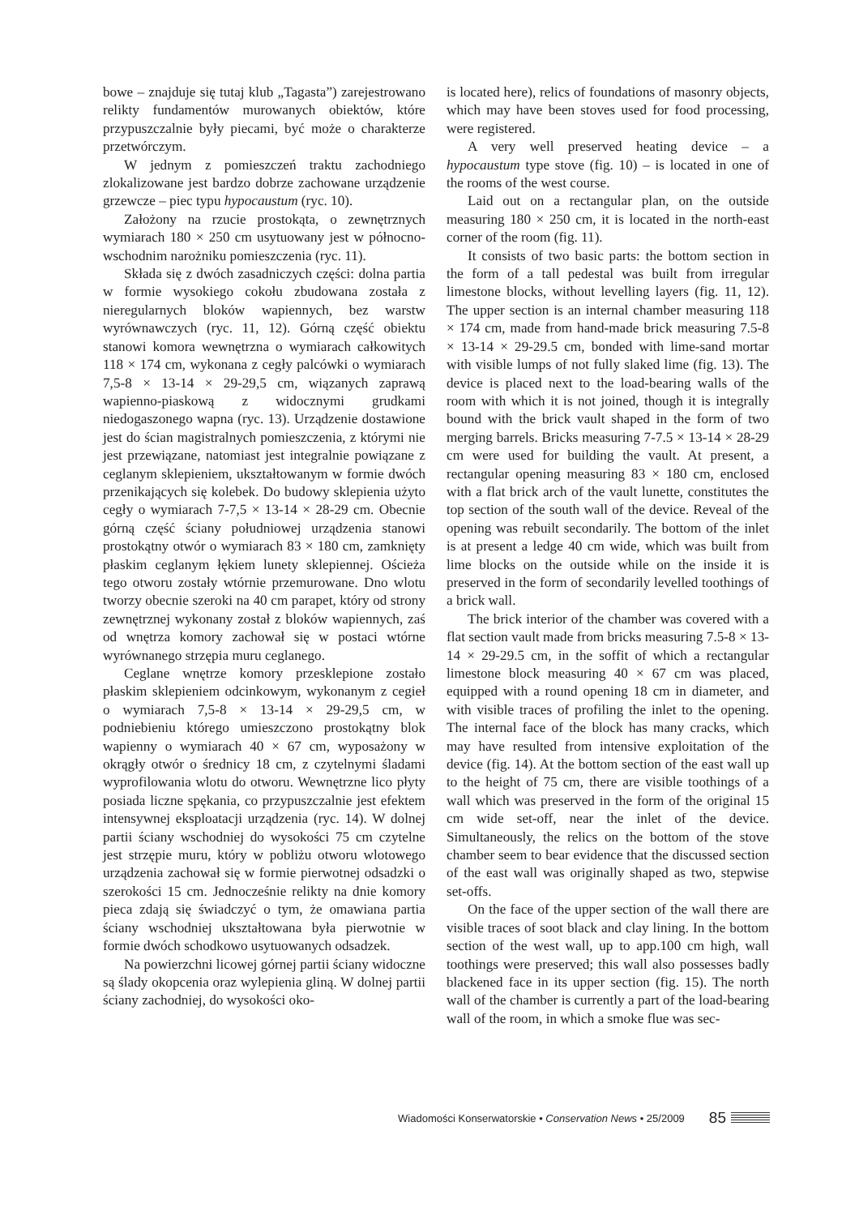bowe – znajduje się tutaj klub „Tagasta”) zarejestrowano relikty fundamentów murowanych obiektów, które przypuszczalnie były piecami, być może o charakterze przetwórczym.
W jednym z pomieszczeń traktu zachodniego zlokalizowane jest bardzo dobrze zachowane urządzenie grzewcze – piec typu hypocaustum (ryc. 10).
Założony na rzucie prostokąta, o zewnętrznych wymiarach 180 × 250 cm usytuowany jest w północno-wschodnim narożniku pomieszczenia (ryc. 11).
Składa się z dwóch zasadniczych części: dolna partia w formie wysokiego cokołu zbudowana została z nieregularnych bloków wapiennych, bez warstw wyrównawczych (ryc. 11, 12). Górną część obiektu stanowi komora wewnętrzna o wymiarach całkowitych 118 × 174 cm, wykonana z cegły palcówki o wymiarach 7,5-8 × 13-14 × 29-29,5 cm, wiązanych zaprawą wapienno-piaskową z widocznymi grudkami niedogaszonego wapna (ryc. 13). Urządzenie dostawione jest do ścian magistralnych pomieszczenia, z którymi nie jest przewiązane, natomiast jest integralnie powiązane z ceglanym sklepieniem, ukształtowanym w formie dwóch przenikających się kolebek. Do budowy sklepienia użyto cegły o wymiarach 7-7,5 × 13-14 × 28-29 cm. Obecnie górną część ściany południowej urządzenia stanowi prostokątny otwór o wymiarach 83 × 180 cm, zamknięty płaskim ceglanym łękiem lunety sklepiennej. Ościeża tego otworu zostały wtórnie przemurowane. Dno wlotu tworzy obecnie szeroki na 40 cm parapet, który od strony zewnętrznej wykonany został z bloków wapiennych, zaś od wnętrza komory zachował się w postaci wtórne wyrównanego strzępia muru ceglanego.
Ceglane wnętrze komory przesklepione zostało płaskim sklepieniem odcinkowym, wykonanym z cegieł o wymiarach 7,5-8 × 13-14 × 29-29,5 cm, w podniebieniu którego umieszczono prostokątny blok wapienny o wymiarach 40 × 67 cm, wyposażony w okrągły otwór o średnicy 18 cm, z czytelnymi śladami wyprofilowania wlotu do otworu. Wewnętrzne lico płyty posiada liczne spękania, co przypuszczalnie jest efektem intensywnej eksploatacji urządzenia (ryc. 14). W dolnej partii ściany wschodniej do wysokości 75 cm czytelne jest strzępie muru, który w pobliżu otworu wlotowego urządzenia zachował się w formie pierwotnej odsadzki o szerokości 15 cm. Jednocześnie relikty na dnie komory pieca zdają się świadczyć o tym, że omawiana partia ściany wschodniej ukształtowana była pierwotnie w formie dwóch schodkowo usytuowanych odsadzek.
Na powierzchni licowej górnej partii ściany widoczne są ślady okopcenia oraz wylepienia gliną. W dolnej partii ściany zachodniej, do wysokości oko-
is located here), relics of foundations of masonry objects, which may have been stoves used for food processing, were registered.
A very well preserved heating device – a hypocaustum type stove (fig. 10) – is located in one of the rooms of the west course.
Laid out on a rectangular plan, on the outside measuring 180 × 250 cm, it is located in the north-east corner of the room (fig. 11).
It consists of two basic parts: the bottom section in the form of a tall pedestal was built from irregular limestone blocks, without levelling layers (fig. 11, 12). The upper section is an internal chamber measuring 118 × 174 cm, made from hand-made brick measuring 7.5-8 × 13-14 × 29-29.5 cm, bonded with lime-sand mortar with visible lumps of not fully slaked lime (fig. 13). The device is placed next to the load-bearing walls of the room with which it is not joined, though it is integrally bound with the brick vault shaped in the form of two merging barrels. Bricks measuring 7-7.5 × 13-14 × 28-29 cm were used for building the vault. At present, a rectangular opening measuring 83 × 180 cm, enclosed with a flat brick arch of the vault lunette, constitutes the top section of the south wall of the device. Reveal of the opening was rebuilt secondarily. The bottom of the inlet is at present a ledge 40 cm wide, which was built from lime blocks on the outside while on the inside it is preserved in the form of secondarily levelled toothings of a brick wall.
The brick interior of the chamber was covered with a flat section vault made from bricks measuring 7.5-8 × 13-14 × 29-29.5 cm, in the soffit of which a rectangular limestone block measuring 40 × 67 cm was placed, equipped with a round opening 18 cm in diameter, and with visible traces of profiling the inlet to the opening. The internal face of the block has many cracks, which may have resulted from intensive exploitation of the device (fig. 14). At the bottom section of the east wall up to the height of 75 cm, there are visible toothings of a wall which was preserved in the form of the original 15 cm wide set-off, near the inlet of the device. Simultaneously, the relics on the bottom of the stove chamber seem to bear evidence that the discussed section of the east wall was originally shaped as two, stepwise set-offs.
On the face of the upper section of the wall there are visible traces of soot black and clay lining. In the bottom section of the west wall, up to app.100 cm high, wall toothings were preserved; this wall also possesses badly blackened face in its upper section (fig. 15). The north wall of the chamber is currently a part of the load-bearing wall of the room, in which a smoke flue was sec-
Wiadomości Konserwatorskie • Conservation News • 25/2009 85